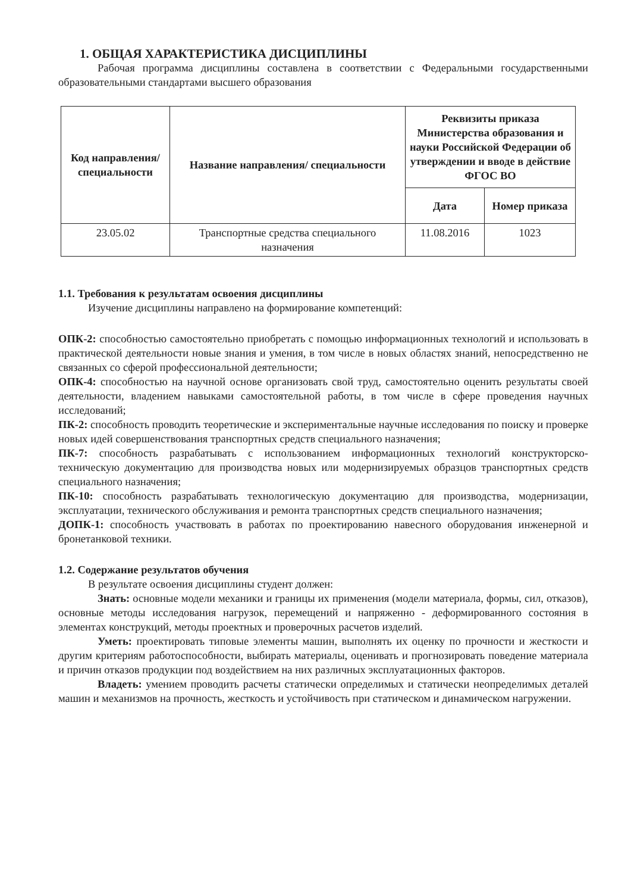1. ОБЩАЯ ХАРАКТЕРИСТИКА ДИСЦИПЛИНЫ
Рабочая программа дисциплины составлена в соответствии с Федеральными государственными образовательными стандартами высшего образования
| Код направления/ специальности | Название направления/ специальности | Реквизиты приказа Министерства образования и науки Российской Федерации об утверждении и вводе в действие ФГОС ВО | |
| --- | --- | --- | --- |
| | | Дата | Номер приказа |
| 23.05.02 | Транспортные средства специального назначения | 11.08.2016 | 1023 |
1.1. Требования к результатам освоения дисциплины
Изучение дисциплины направлено на формирование компетенций:
ОПК-2: способностью самостоятельно приобретать с помощью информационных технологий и использовать в практической деятельности новые знания и умения, в том числе в новых областях знаний, непосредственно не связанных со сферой профессиональной деятельности;
ОПК-4: способностью на научной основе организовать свой труд, самостоятельно оценить результаты своей деятельности, владением навыками самостоятельной работы, в том числе в сфере проведения научных исследований;
ПК-2: способность проводить теоретические и экспериментальные научные исследования по поиску и проверке новых идей совершенствования транспортных средств специального назначения;
ПК-7: способность разрабатывать с использованием информационных технологий конструкторско-техническую документацию для производства новых или модернизируемых образцов транспортных средств специального назначения;
ПК-10: способность разрабатывать технологическую документацию для производства, модернизации, эксплуатации, технического обслуживания и ремонта транспортных средств специального назначения;
ДОПК-1: способность участвовать в работах по проектированию навесного оборудования инженерной и бронетанковой техники.
1.2. Содержание результатов обучения
В результате освоения дисциплины студент должен:
Знать: основные модели механики и границы их применения (модели материала, формы, сил, отказов), основные методы исследования нагрузок, перемещений и напряженно - деформированного состояния в элементах конструкций, методы проектных и проверочных расчетов изделий.
Уметь: проектировать типовые элементы машин, выполнять их оценку по прочности и жесткости и другим критериям работоспособности, выбирать материалы, оценивать и прогнозировать поведение материала и причин отказов продукции под воздействием на них различных эксплуатационных факторов.
Владеть: умением проводить расчеты статически определимых и статически неопределимых деталей машин и механизмов на прочность, жесткость и устойчивость при статическом и динамическом нагружении.